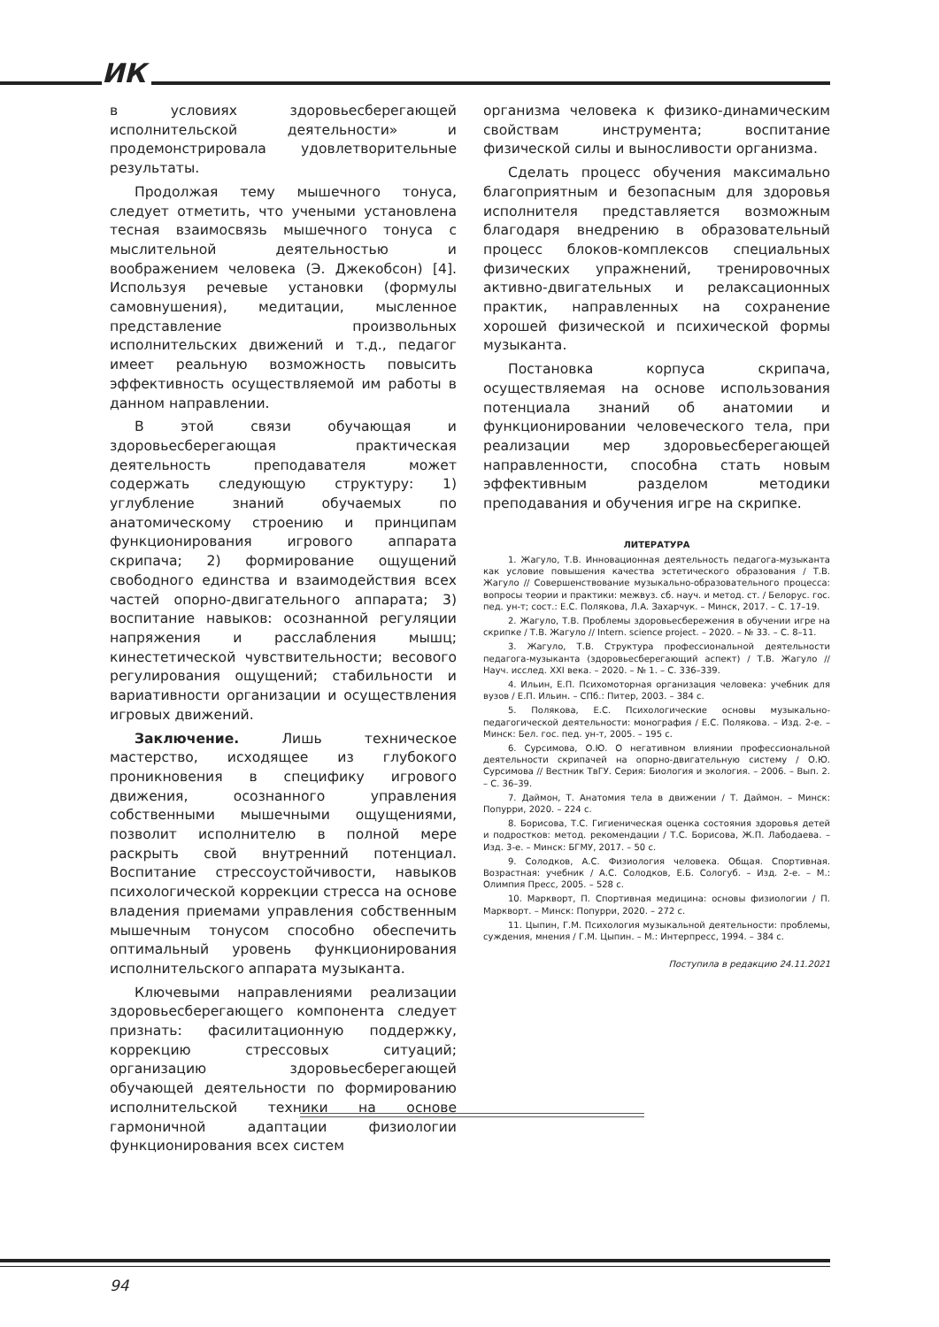ИК
в условиях здоровьесберегающей исполнительской деятельности» и продемонстрировала удовлетворительные результаты.
Продолжая тему мышечного тонуса, следует отметить, что учеными установлена тесная взаимосвязь мышечного тонуса с мыслительной деятельностью и воображением человека (Э. Джекобсон) [4]. Используя речевые установки (формулы самовнушения), медитации, мысленное представление произвольных исполнительских движений и т.д., педагог имеет реальную возможность повысить эффективность осуществляемой им работы в данном направлении.
В этой связи обучающая и здоровьесберегающая практическая деятельность преподавателя может содержать следующую структуру: 1) углубление знаний обучаемых по анатомическому строению и принципам функционирования игрового аппарата скрипача; 2) формирование ощущений свободного единства и взаимодействия всех частей опорно-двигательного аппарата; 3) воспитание навыков: осознанной регуляции напряжения и расслабления мышц; кинестетической чувствительности; весового регулирования ощущений; стабильности и вариативности организации и осуществления игровых движений.
Заключение. Лишь техническое мастерство, исходящее из глубокого проникновения в специфику игрового движения, осознанного управления собственными мышечными ощущениями, позволит исполнителю в полной мере раскрыть свой внутренний потенциал. Воспитание стрессоустойчивости, навыков психологической коррекции стресса на основе владения приемами управления собственным мышечным тонусом способно обеспечить оптимальный уровень функционирования исполнительского аппарата музыканта.
Ключевыми направлениями реализации здоровьесберегающего компонента следует признать: фасилитационную поддержку, коррекцию стрессовых ситуаций; организацию здоровьесберегающей обучающей деятельности по формированию исполнительской техники на основе гармоничной адаптации физиологии функционирования всех систем
организма человека к физико-динамическим свойствам инструмента; воспитание физической силы и выносливости организма.
Сделать процесс обучения максимально благоприятным и безопасным для здоровья исполнителя представляется возможным благодаря внедрению в образовательный процесс блоков-комплексов специальных физических упражнений, тренировочных активно-двигательных и релаксационных практик, направленных на сохранение хорошей физической и психической формы музыканта.
Постановка корпуса скрипача, осуществляемая на основе использования потенциала знаний об анатомии и функционировании человеческого тела, при реализации мер здоровьесберегающей направленности, способна стать новым эффективным разделом методики преподавания и обучения игре на скрипке.
ЛИТЕРАТУРА
1. Жагуло, Т.В. Инновационная деятельность педагога-музыканта как условие повышения качества эстетического образования / Т.В. Жагуло // Совершенствование музыкально-образовательного процесса: вопросы теории и практики: межвуз. сб. науч. и метод. ст. / Белорус. гос. пед. ун-т; сост.: Е.С. Полякова, Л.А. Захарчук. – Минск, 2017. – С. 17–19.
2. Жагуло, Т.В. Проблемы здоровьесбережения в обучении игре на скрипке / Т.В. Жагуло // Intern. science project. – 2020. – № 33. – С. 8–11.
3. Жагуло, Т.В. Структура профессиональной деятельности педагога-музыканта (здоровьесберегающий аспект) / Т.В. Жагуло // Науч. исслед. XXI века. – 2020. – № 1. – С. 336–339.
4. Ильин, Е.П. Психомоторная организация человека: учебник для вузов / Е.П. Ильин. – СПб.: Питер, 2003. – 384 с.
5. Полякова, Е.С. Психологические основы музыкально-педагогической деятельности: монография / Е.С. Полякова. – Изд. 2-е. – Минск: Бел. гос. пед. ун-т, 2005. – 195 с.
6. Сурсимова, О.Ю. О негативном влиянии профессиональной деятельности скрипачей на опорно-двигательную систему / О.Ю. Сурсимова // Вестник ТвГУ. Серия: Биология и экология. – 2006. – Вып. 2. – С. 36–39.
7. Даймон, Т. Анатомия тела в движении / Т. Даймон. – Минск: Попурри, 2020. – 224 с.
8. Борисова, Т.С. Гигиеническая оценка состояния здоровья детей и подростков: метод. рекомендации / Т.С. Борисова, Ж.П. Лабодаева. – Изд. 3-е. – Минск: БГМУ, 2017. – 50 с.
9. Солодков, А.С. Физиология человека. Общая. Спортивная. Возрастная: учебник / А.С. Солодков, Е.Б. Сологуб. – Изд. 2-е. – М.: Олимпия Пресс, 2005. – 528 с.
10. Маркворт, П. Спортивная медицина: основы физиологии / П. Маркворт. – Минск: Попурри, 2020. – 272 с.
11. Цыпин, Г.М. Психология музыкальной деятельности: проблемы, суждения, мнения / Г.М. Цыпин. – М.: Интерпресс, 1994. – 384 с.
Поступила в редакцию 24.11.2021
94